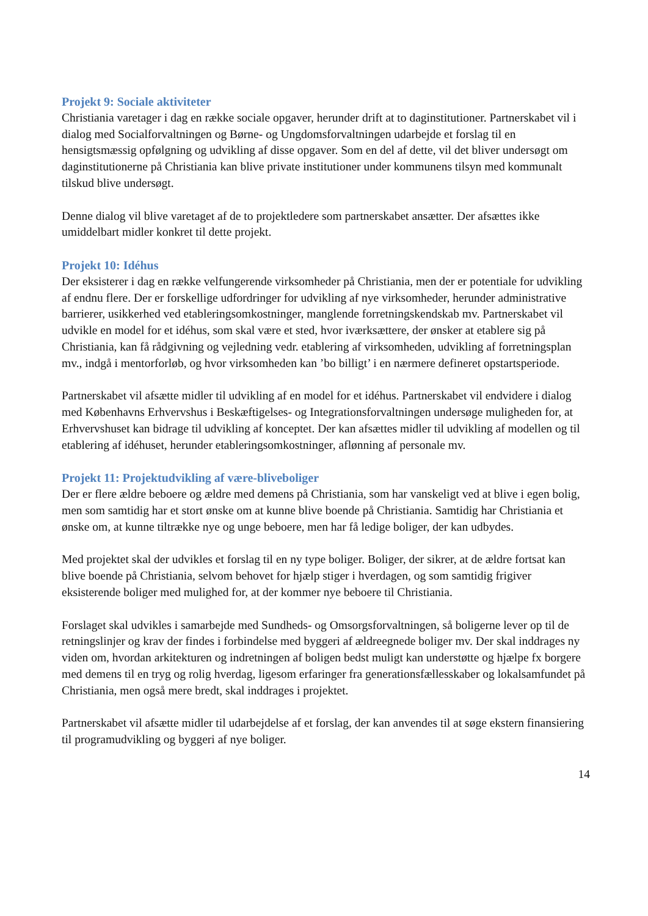Projekt 9: Sociale aktiviteter
Christiania varetager i dag en række sociale opgaver, herunder drift at to daginstitutioner. Partnerskabet vil i dialog med Socialforvaltningen og Børne- og Ungdomsforvaltningen udarbejde et forslag til en hensigtsmæssig opfølgning og udvikling af disse opgaver. Som en del af dette, vil det bliver undersøgt om daginstitutionerne på Christiania kan blive private institutioner under kommunens tilsyn med kommunalt tilskud blive undersøgt.
Denne dialog vil blive varetaget af de to projektledere som partnerskabet ansætter. Der afsættes ikke umiddelbart midler konkret til dette projekt.
Projekt 10: Idéhus
Der eksisterer i dag en række velfungerende virksomheder på Christiania, men der er potentiale for udvikling af endnu flere. Der er forskellige udfordringer for udvikling af nye virksomheder, herunder administrative barrierer, usikkerhed ved etableringsomkostninger, manglende forretningskendskab mv. Partnerskabet vil udvikle en model for et idéhus, som skal være et sted, hvor iværksættere, der ønsker at etablere sig på Christiania, kan få rådgivning og vejledning vedr. etablering af virksomheden, udvikling af forretningsplan mv., indgå i mentorforløb, og hvor virksomheden kan ’bo billigt’ i en nærmere defineret opstartsperiode.
Partnerskabet vil afsætte midler til udvikling af en model for et idéhus. Partnerskabet vil endvidere i dialog med Københavns Erhvervshus i Beskæftigelses- og Integrationsforvaltningen undersøge muligheden for, at Erhvervshuset kan bidrage til udvikling af konceptet. Der kan afsættes midler til udvikling af modellen og til etablering af idéhuset, herunder etableringsomkostninger, aflønning af personale mv.
Projekt 11: Projektudvikling af være-bliveboliger
Der er flere ældre beboere og ældre med demens på Christiania, som har vanskeligt ved at blive i egen bolig, men som samtidig har et stort ønske om at kunne blive boende på Christiania. Samtidig har Christiania et ønske om, at kunne tiltrække nye og unge beboere, men har få ledige boliger, der kan udbydes.
Med projektet skal der udvikles et forslag til en ny type boliger. Boliger, der sikrer, at de ældre fortsat kan blive boende på Christiania, selvom behovet for hjælp stiger i hverdagen, og som samtidig frigiver eksisterende boliger med mulighed for, at der kommer nye beboere til Christiania.
Forslaget skal udvikles i samarbejde med Sundheds- og Omsorgsforvaltningen, så boligerne lever op til de retningslinjer og krav der findes i forbindelse med byggeri af ældreegnede boliger mv. Der skal inddrages ny viden om, hvordan arkitekturen og indretningen af boligen bedst muligt kan understøtte og hjælpe fx borgere med demens til en tryg og rolig hverdag, ligesom erfaringer fra generationsfællesskaber og lokalsamfundet på Christiania, men også mere bredt, skal inddrages i projektet.
Partnerskabet vil afsætte midler til udarbejdelse af et forslag, der kan anvendes til at søge ekstern finansiering til programudvikling og byggeri af nye boliger.
14